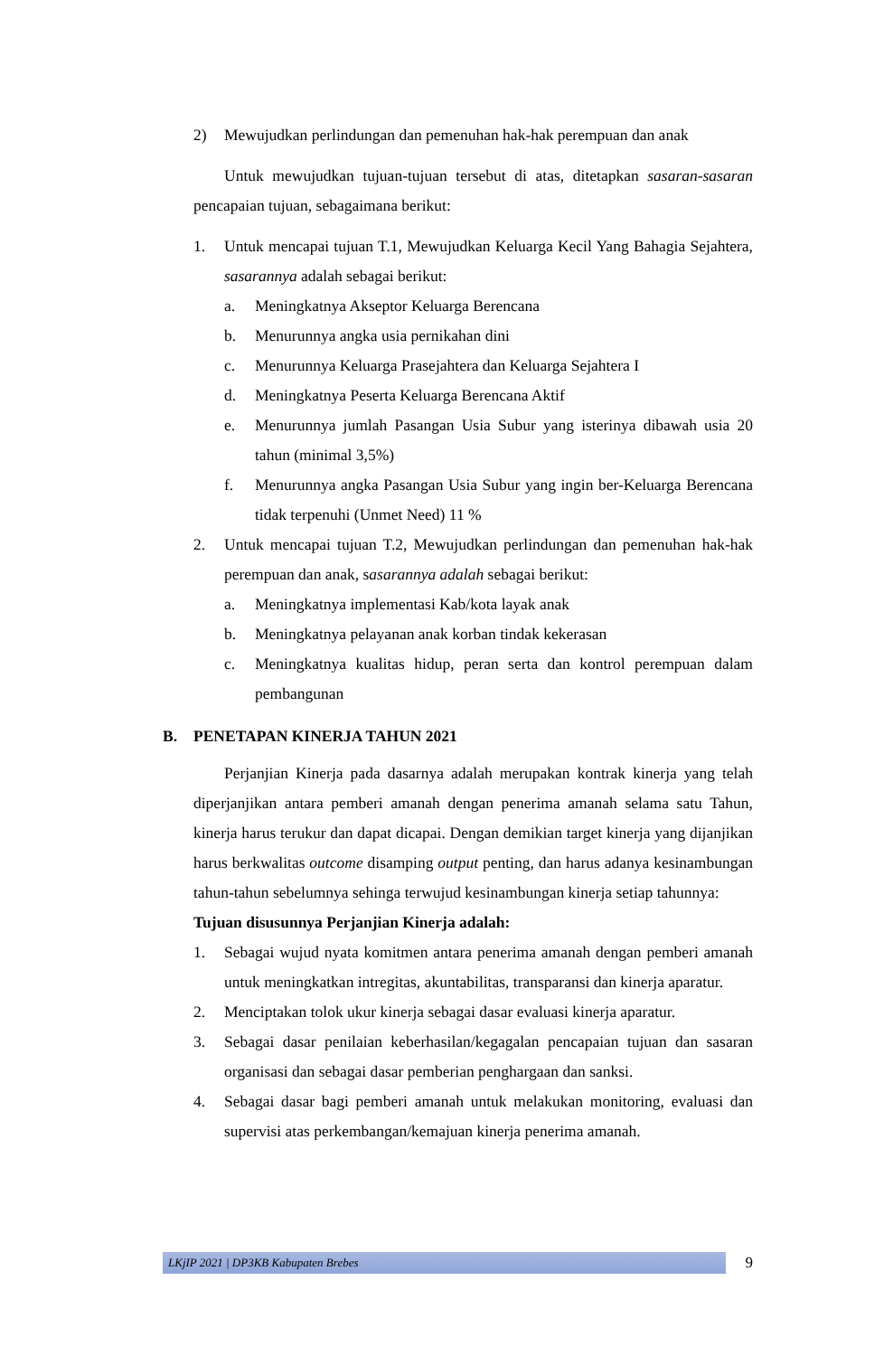2) Mewujudkan perlindungan dan pemenuhan hak-hak perempuan dan anak
Untuk mewujudkan tujuan-tujuan tersebut di atas, ditetapkan sasaran-sasaran pencapaian tujuan, sebagaimana berikut:
1. Untuk mencapai tujuan T.1, Mewujudkan Keluarga Kecil Yang Bahagia Sejahtera, sasarannya adalah sebagai berikut:
a. Meningkatnya Akseptor Keluarga Berencana
b. Menurunnya angka usia pernikahan dini
c. Menurunnya Keluarga Prasejahtera dan Keluarga Sejahtera I
d. Meningkatnya Peserta Keluarga Berencana Aktif
e. Menurunnya jumlah Pasangan Usia Subur yang isterinya dibawah usia 20 tahun (minimal 3,5%)
f. Menurunnya angka Pasangan Usia Subur yang ingin ber-Keluarga Berencana tidak terpenuhi (Unmet Need) 11 %
2. Untuk mencapai tujuan T.2, Mewujudkan perlindungan dan pemenuhan hak-hak perempuan dan anak, sasarannya adalah sebagai berikut:
a. Meningkatnya implementasi Kab/kota layak anak
b. Meningkatnya pelayanan anak korban tindak kekerasan
c. Meningkatnya kualitas hidup, peran serta dan kontrol perempuan dalam pembangunan
B. PENETAPAN KINERJA TAHUN 2021
Perjanjian Kinerja pada dasarnya adalah merupakan kontrak kinerja yang telah diperjanjikan antara pemberi amanah dengan penerima amanah selama satu Tahun, kinerja harus terukur dan dapat dicapai. Dengan demikian target kinerja yang dijanjikan harus berkwalitas outcome disamping output penting, dan harus adanya kesinambungan tahun-tahun sebelumnya sehinga terwujud kesinambungan kinerja setiap tahunnya:
Tujuan disusunnya Perjanjian Kinerja adalah:
1. Sebagai wujud nyata komitmen antara penerima amanah dengan pemberi amanah untuk meningkatkan intregitas, akuntabilitas, transparansi dan kinerja aparatur.
2. Menciptakan tolok ukur kinerja sebagai dasar evaluasi kinerja aparatur.
3. Sebagai dasar penilaian keberhasilan/kegagalan pencapaian tujuan dan sasaran organisasi dan sebagai dasar pemberian penghargaan dan sanksi.
4. Sebagai dasar bagi pemberi amanah untuk melakukan monitoring, evaluasi dan supervisi atas perkembangan/kemajuan kinerja penerima amanah.
LKjIP 2021 | DP3KB Kabupaten Brebes
9